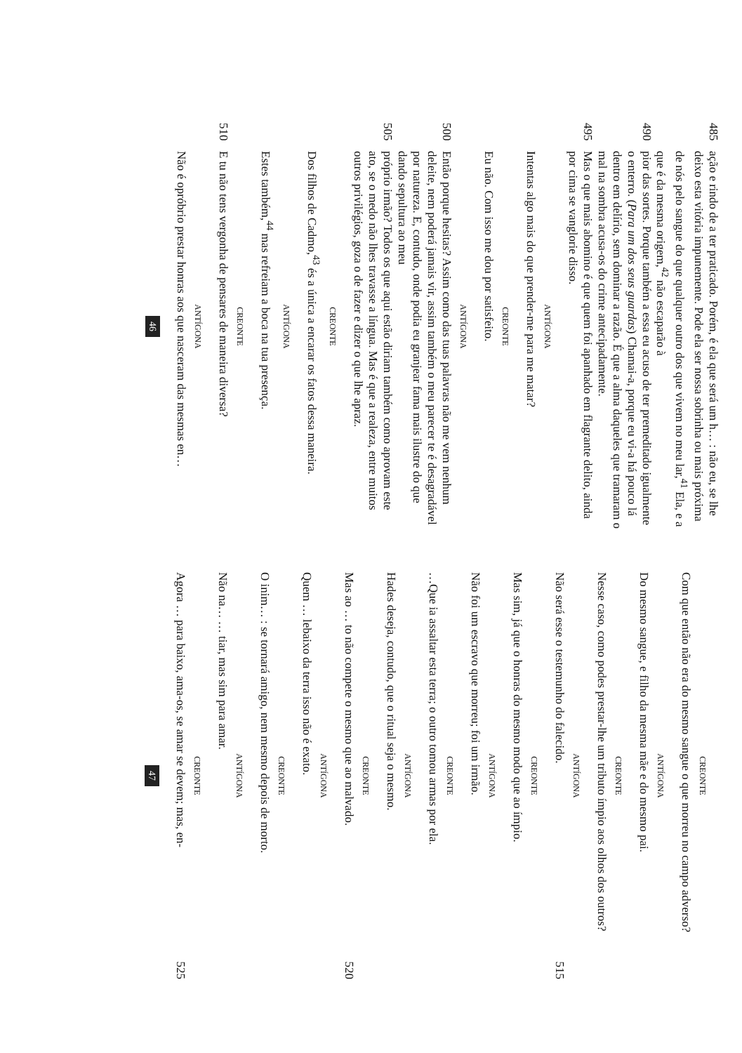485
ação e rindo de a ter praticado. Porém, é ela que será um h… : não eu, se lhe deixo esta vitória impunemente. Pode ela ser nossa sobrinha ou mais próxima de nós pelo sangue do que qualquer outro dos que vivem no meu lar,<sup>41</sup> Ela, e a que é da mesma origem,<sup>42</sup> não escaparão à
490
pior das sortes. Porque também a essa eu acuso de ter premeditado igualmente o enterro. (Para um dos seus guardas) Chamai-a, porque eu vi-a há pouco lá dentro em delírio, sem dominar a razão. É que a alma daqueles que tramaram o mal na sombra acusa-os do crime antecipadamente.
495
Mas o que mais abomino é que quem foi apanhado em flagrante delito, ainda por cima se vanglorie disso.
ANTÍGONA
Intentas algo mais do que prender-me para me matar?
CREONTE
Eu não. Com isso me dou por satisfeito.
ANTÍGONA
500
Então porque hesitas? Assim como das tuas palavras não me vem nenhum deleite, nem poderá jamais vir, assim também o meu parecer te é desagradável por natureza. E, contudo, onde podia eu granjear fama mais ilustre do que dando sepultura ao meu
505
próprio irmão? Todos os que aqui estão diriam também como aprovam este ato, se o medo não lhes travasse a língua. Mas é que a realeza, entre muitos outros privilégios, goza o de fazer e dizer o que lhe apraz.
CREONTE
Dos filhos de Cadmo,<sup>43</sup> és a única a encarar os fatos dessa maneira.
ANTÍGONA
Estes também,<sup>44</sup> mas refreiam a boca na tua presença.
CREONTE
510
E tu não tens vergonha de pensares de maneira diversa?
ANTÍGONA
Não é opróbrio prestar honras aos que nasceram das mesmas en…
46
CREONTE
Com que então não era do mesmo sangue o que morreu no campo adverso?
ANTÍGONA
Do mesmo sangue, e filho da mesma mãe e do mesmo pai.
CREONTE
Nesse caso, como podes prestar-lhe um tributo ímpio aos olhos dos outros?
ANTÍGONA
Não será esse o testemunho do falecido. 515
CREONTE
Mas sim, já que o honras do mesmo modo que ao ímpio.
ANTÍGONA
Não foi um escravo que morreu; foi um irmão.
CREONTE
…Que ia assaltar esta terra; o outro tomou armas por ela.
ANTÍGONA
Hades deseja, contudo, que o ritual seja o mesmo.
CREONTE
Mas ao … to não compete o mesmo que ao malvado. 520
ANTÍGONA
Quem … lebaixo da terra isso não é exato.
CREONTE
O inim… : se tornará amigo, nem mesmo depois de morto.
ANTÍGONA
Não na… … tiar, mas sim para amar.
CREONTE
Agora … para baixo, ama-os, se amar se devem; mas, en- 525
47